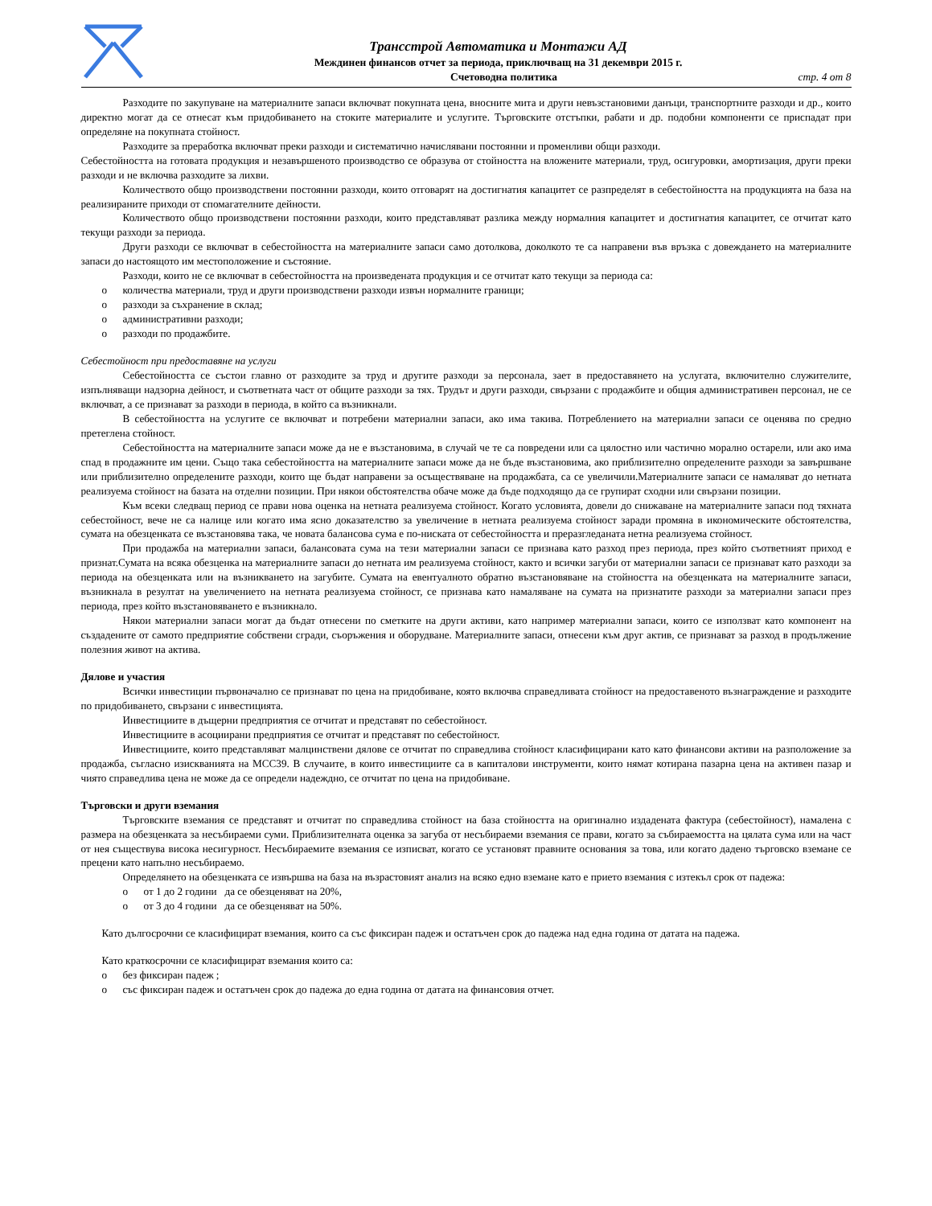Трансстрой Автоматика и Монтажи АД
Междинен финансов отчет за периода, приключващ на 31 декември 2015 г.
Счетоводна политика стр. 4 от 8
Разходите по закупуване на материалните запаси включват покупната цена, вносните мита и други невъзстановими данъци, транспортните разходи и др., които директно могат да се отнесат към придобиването на стоките материалите и услугите. Търговските отстъпки, рабати и др. подобни компоненти се приспадат при определяне на покупната стойност.
Разходите за преработка включват преки разходи и систематично начислявани постоянни и променливи общи разходи.
Себестойността на готовата продукция и незавършеното производство се образува от стойността на вложените материали, труд, осигуровки, амортизация, други преки разходи и не включва разходите за лихви.
Количеството общо производствени постоянни разходи, които отговарят на достигнатия капацитет се разпределят в себестойността на продукцията на база на реализираните приходи от спомагателните дейности.
Количеството общо производствени постоянни разходи, които представляват разлика между нормалния капацитет и достигнатия капацитет, се отчитат като текущи разходи за периода.
Други разходи се включват в себестойността на материалните запаси само дотолкова, доколкото те са направени във връзка с довеждането на материалните запаси до настоящото им местоположение и състояние.
Разходи, които не се включват в себестойността на произведената продукция и се отчитат като текущи за периода са:
o количества материали, труд и други производствени разходи извън нормалните граници;
o разходи за съхранение в склад;
o административни разходи;
o разходи по продажбите.
Себестойност при предоставяне на услуги
Себестойността се състои главно от разходите за труд и другите разходи за персонала, зает в предоставянето на услугата, включително служителите, изпълняващи надзорна дейност, и съответната част от общите разходи за тях. Трудът и други разходи, свързани с продажбите и общия административен персонал, не се включват, а се признават за разходи в периода, в който са възникнали.
В себестойността на услугите се включват и потребени материални запаси, ако има такива. Потреблението на материални запаси се оценява по средно претеглена стойност.
Себестойността на материалните запаси може да не е възстановима, в случай че те са повредени или са цялостно или частично морално остарели, или ако има спад в продажните им цени. Също така себестойността на материалните запаси може да не бъде възстановима, ако приблизително определените разходи за завършване или приблизително определените разходи, които ще бъдат направени за осъществяване на продажбата, са се увеличили.Материалните запаси се намаляват до нетната реализуема стойност на базата на отделни позиции. При някои обстоятелства обаче може да бъде подходящо да се групират сходни или свързани позиции.
Към всеки следващ период се прави нова оценка на нетната реализуема стойност. Когато условията, довели до снижаване на материалните запаси под тяхната себестойност, вече не са налице или когато има ясно доказателство за увеличение в нетната реализуема стойност заради промяна в икономическите обстоятелства, сумата на обезценката се възстановява така, че новата балансова сума е по-ниската от себестойността и преразгледаната нетна реализуема стойност.
При продажба на материални запаси, балансовата сума на тези материални запаси се признава като разход през периода, през който съответният приход е признат.Сумата на всяка обезценка на материалните запаси до нетната им реализуема стойност, както и всички загуби от материални запаси се признават като разходи за периода на обезценката или на възникването на загубите. Сумата на евентуалното обратно възстановяване на стойността на обезценката на материалните запаси, възникнала в резултат на увеличението на нетната реализуема стойност, се признава като намаляване на сумата на признатите разходи за материални запаси през периода, през който възстановяването е възникнало.
Някои материални запаси могат да бъдат отнесени по сметките на други активи, като например материални запаси, които се използват като компонент на създадените от самото предприятие собствени сгради, съоръжения и оборудване. Материалните запаси, отнесени към друг актив, се признават за разход в продължение полезния живот на актива.
Дялове и участия
Всички инвестиции първоначално се признават по цена на придобиване, която включва справедливата стойност на предоставеното възнаграждение и разходите по придобиването, свързани с инвестицията.
Инвестициите в дъщерни предприятия се отчитат и представят по себестойност.
Инвестициите в асоциирани предприятия се отчитат и представят по себестойност.
Инвестициите, които представляват малцинствени дялове се отчитат по справедлива стойност класифицирани като като финансови активи на разположение за продажба, съгласно изискванията на МСС39. В случаите, в които инвестициите са в капиталови инструменти, които нямат котирана пазарна цена на активен пазар и чиято справедлива цена не може да се определи надеждно, се отчитат по цена на придобиване.
Търговски и други вземания
Търговските вземания се представят и отчитат по справедлива стойност на база стойността на оригинално издадената фактура (себестойност), намалена с размера на обезценката за несъбираеми суми. Приблизителната оценка за загуба от несъбираеми вземания се прави, когато за събираемостта на цялата сума или на част от нея съществува висока несигурност. Несъбираемите вземания се изписват, когато се установят правните основания за това, или когато дадено търговско вземане се прецени като напълно несъбираемо.
Определянето на обезценката се извършва на база на възрастовият анализ на всяко едно вземане като е прието вземания с изтекъл срок от падежа:
o от 1 до 2 години да се обезценяват на 20%,
o от 3 до 4 години да се обезценяват на 50%.
Като дългосрочни се класифицират вземания, които са със фиксиран падеж и остатъчен срок до падежа над една година от датата на падежа.
Като краткосрочни се класифицират вземания които са:
o без фиксиран падеж ;
o със фиксиран падеж и остатъчен срок до падежа до една година от датата на финансовия отчет.